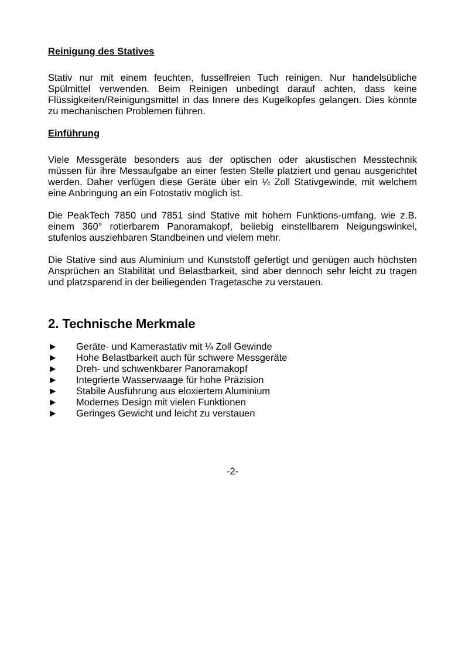Reinigung des Statives
Stativ nur mit einem feuchten, fusselfreien Tuch reinigen. Nur handelsübliche Spülmittel verwenden. Beim Reinigen unbedingt darauf achten, dass keine Flüssigkeiten/Reinigungsmittel in das Innere des Kugelkopfes gelangen. Dies könnte zu mechanischen Problemen führen.
Einführung
Viele Messgeräte besonders aus der optischen oder akustischen Messtechnik müssen für ihre Messaufgabe an einer festen Stelle platziert und genau ausgerichtet werden. Daher verfügen diese Geräte über ein ¼ Zoll Stativgewinde, mit welchem eine Anbringung an ein Fotostativ möglich ist.
Die PeakTech 7850 und 7851 sind Stative mit hohem Funktions-umfang, wie z.B. einem 360° rotierbarem Panoramakopf, beliebig einstellbarem Neigungswinkel, stufenlos ausziehbaren Standbeinen und vielem mehr.
Die Stative sind aus Aluminium und Kunststoff gefertigt und genügen auch höchsten Ansprüchen an Stabilität und Belastbarkeit, sind aber dennoch sehr leicht zu tragen und platzsparend in der beiliegenden Tragetasche zu verstauen.
2. Technische Merkmale
► Geräte- und Kamerastativ mit ¼ Zoll Gewinde
► Hohe Belastbarkeit auch für schwere Messgeräte
► Dreh- und schwenkbarer Panoramakopf
► Integrierte Wasserwaage für hohe Präzision
► Stabile Ausführung aus eloxiertem Aluminium
► Modernes Design mit vielen Funktionen
► Geringes Gewicht und leicht zu verstauen
-2-